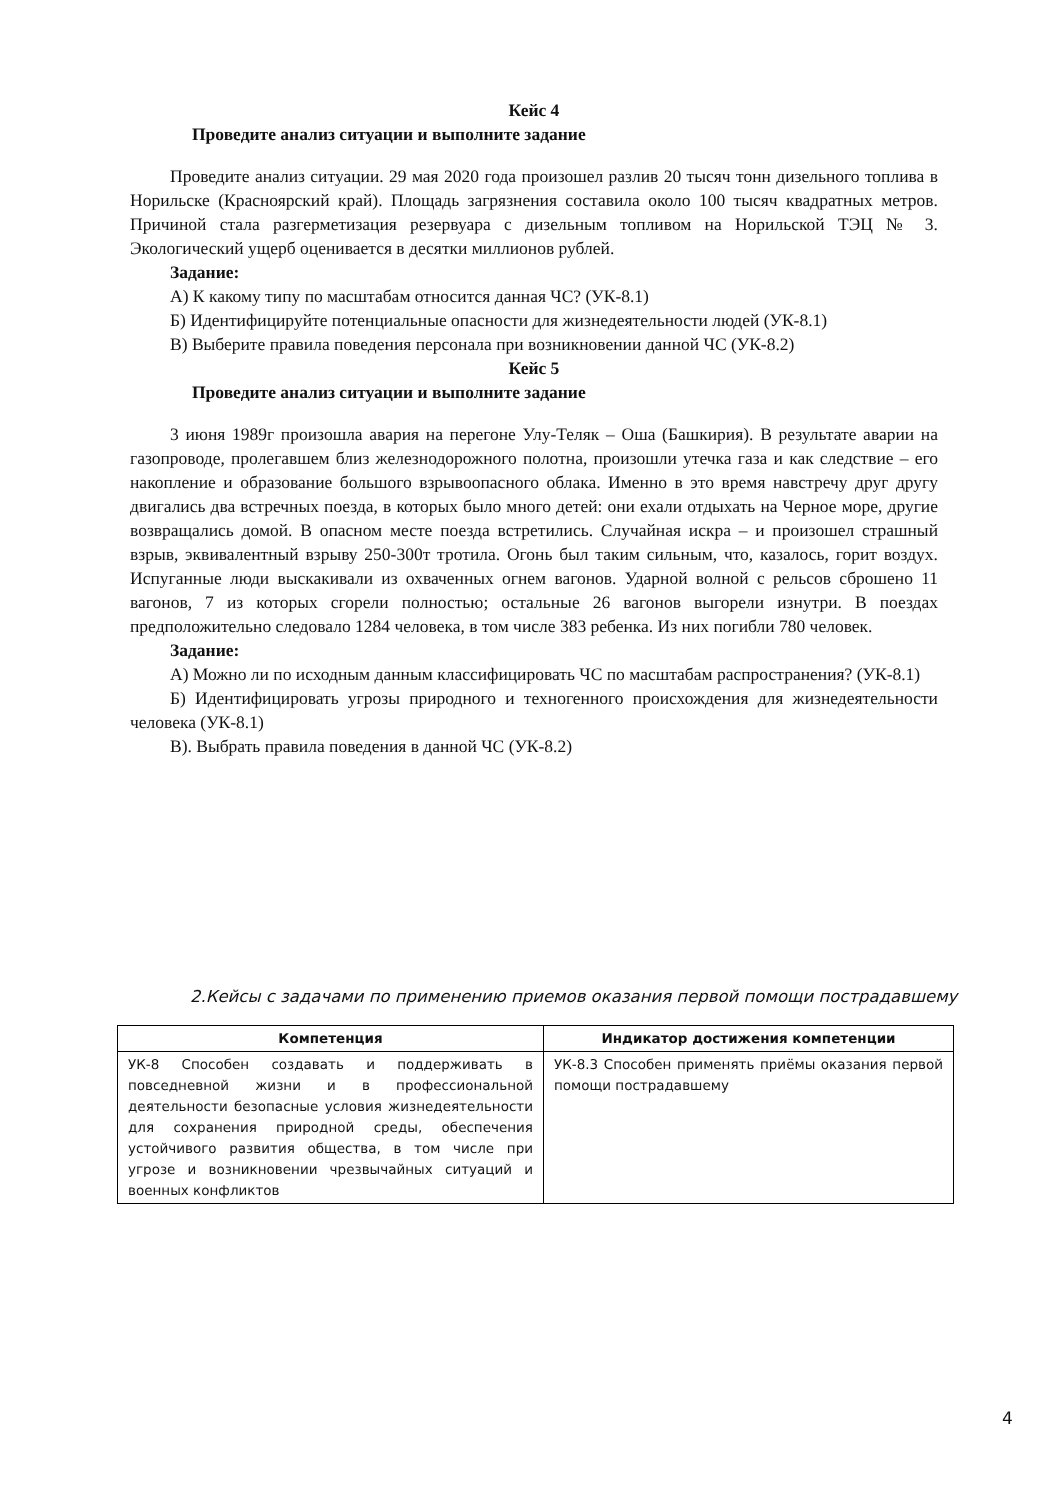Кейс 4
Проведите анализ ситуации и выполните задание
Проведите анализ ситуации. 29 мая 2020 года произошел разлив 20 тысяч тонн дизельного топлива в Норильске (Красноярский край). Площадь загрязнения составила около 100 тысяч квадратных метров. Причиной стала разгерметизация резервуара с дизельным топливом на Норильской ТЭЦ № 3. Экологический ущерб оценивается в десятки миллионов рублей.
Задание:
А) К какому типу по масштабам относится данная ЧС? (УК-8.1)
Б) Идентифицируйте потенциальные опасности для жизнедеятельности людей (УК-8.1)
В) Выберите правила поведения персонала при возникновении данной ЧС (УК-8.2)
Кейс 5
Проведите анализ ситуации и выполните задание
3 июня 1989г произошла авария на перегоне Улу-Теляк – Оша (Башкирия). В результате аварии на газопроводе, пролегавшем близ железнодорожного полотна, произошли утечка газа и как следствие – его накопление и образование большого взрывоопасного облака. Именно в это время навстречу друг другу двигались два встречных поезда, в которых было много детей: они ехали отдыхать на Черное море, другие возвращались домой. В опасном месте поезда встретились. Случайная искра – и произошел страшный взрыв, эквивалентный взрыву 250-300т тротила. Огонь был таким сильным, что, казалось, горит воздух. Испуганные люди выскакивали из охваченных огнем вагонов. Ударной волной с рельсов сброшено 11 вагонов, 7 из которых сгорели полностью; остальные 26 вагонов выгорели изнутри. В поездах предположительно следовало 1284 человека, в том числе 383 ребенка. Из них погибли 780 человек.
Задание:
А) Можно ли по исходным данным классифицировать ЧС по масштабам распространения? (УК-8.1)
Б) Идентифицировать угрозы природного и техногенного происхождения для жизнедеятельности человека (УК-8.1)
В). Выбрать правила поведения в данной ЧС (УК-8.2)
2.Кейсы с задачами по применению приемов оказания первой помощи пострадавшему
| Компетенция | Индикатор достижения компетенции |
| --- | --- |
| УК-8 Способен создавать и поддерживать в повседневной жизни и в профессиональной деятельности безопасные условия жизнедеятельности для сохранения природной среды, обеспечения устойчивого развития общества, в том числе при угрозе и возникновении чрезвычайных ситуаций и военных конфликтов | УК-8.3 Способен применять приёмы оказания первой помощи пострадавшему |
4